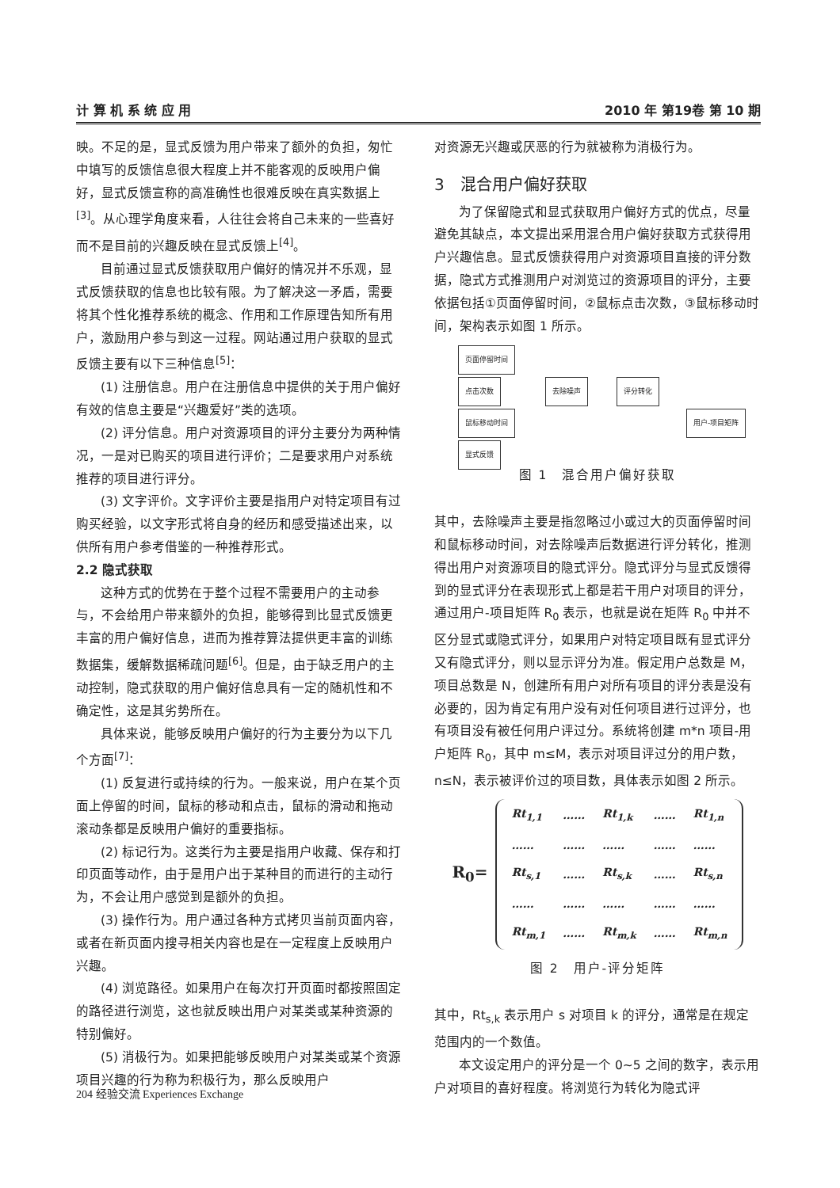计 算 机 系 统 应 用 2010 年 第19卷 第 10 期
映。不足的是，显式反馈为用户带来了额外的负担，匆忙中填写的反馈信息很大程度上并不能客观的反映用户偏好，显式反馈宣称的高准确性也很难反映在真实数据上<sup>[3]</sup>。从心理学角度来看，人往往会将自己未来的一些喜好而不是目前的兴趣反映在显式反馈上<sup>[4]</sup>。
目前通过显式反馈获取用户偏好的情况并不乐观，显式反馈获取的信息也比较有限。为了解决这一矛盾，需要将其个性化推荐系统的概念、作用和工作原理告知所有用户，激励用户参与到这一过程。网站通过用户获取的显式反馈主要有以下三种信息<sup>[5]</sup>：
(1) 注册信息。用户在注册信息中提供的关于用户偏好有效的信息主要是“兴趣爱好”类的选项。
(2) 评分信息。用户对资源项目的评分主要分为两种情况，一是对已购买的项目进行评价；二是要求用户对系统推荐的项目进行评分。
(3) 文字评价。文字评价主要是指用户对特定项目有过购买经验，以文字形式将自身的经历和感受描述出来，以供所有用户参考借鉴的一种推荐形式。
2.2 隐式获取
这种方式的优势在于整个过程不需要用户的主动参与，不会给用户带来额外的负担，能够得到比显式反馈更丰富的用户偏好信息，进而为推荐算法提供更丰富的训练数据集，缓解数据稀疏问题<sup>[6]</sup>。但是，由于缺乏用户的主动控制，隐式获取的用户偏好信息具有一定的随机性和不确定性，这是其劣势所在。
具体来说，能够反映用户偏好的行为主要分为以下几个方面<sup>[7]</sup>：
(1) 反复进行或持续的行为。一般来说，用户在某个页面上停留的时间，鼠标的移动和点击，鼠标的滑动和拖动滚动条都是反映用户偏好的重要指标。
(2) 标记行为。这类行为主要是指用户收藏、保存和打印页面等动作，由于是用户出于某种目的而进行的主动行为，不会让用户感觉到是额外的负担。
(3) 操作行为。用户通过各种方式拷贝当前页面内容，或者在新页面内搜寻相关内容也是在一定程度上反映用户兴趣。
(4) 浏览路径。如果用户在每次打开页面时都按照固定的路径进行浏览，这也就反映出用户对某类或某种资源的特别偏好。
(5) 消极行为。如果把能够反映用户对某类或某个资源项目兴趣的行为称为积极行为，那么反映用户
对资源无兴趣或厌恶的行为就被称为消极行为。
3　混合用户偏好获取
为了保留隐式和显式获取用户偏好方式的优点，尽量避免其缺点，本文提出采用混合用户偏好获取方式获得用户兴趣信息。显式反馈获得用户对资源项目直接的评分数据，隐式方式推测用户对浏览过的资源项目的评分，主要依据包括①页面停留时间，②鼠标点击次数，③鼠标移动时间，架构表示如图 1 所示。
页面停留时间
点击次数
鼠标移动时间
显式反馈
去除噪声 评分转化
用户-项目矩阵
图 1　混合用户偏好获取
其中，去除噪声主要是指忽略过小或过大的页面停留时间和鼠标移动时间，对去除噪声后数据进行评分转化，推测得出用户对资源项目的隐式评分。隐式评分与显式反馈得到的显式评分在表现形式上都是若干用户对项目的评分，通过用户-项目矩阵 R<sub>0</sub> 表示，也就是说在矩阵 R<sub>0</sub> 中并不区分显式或隐式评分，如果用户对特定项目既有显式评分又有隐式评分，则以显示评分为准。假定用户总数是 M，项目总数是 N，创建所有用户对所有项目的评分表是没有必要的，因为肯定有用户没有对任何项目进行过评分，也有项目没有被任何用户评过分。系统将创建 m*n 项目-用户矩阵 R<sub>0</sub>，其中 m≤M，表示对项目评过分的用户数，n≤N，表示被评价过的项目数，具体表示如图 2 所示。
R<sub>0</sub>=
| Rt<sub>1,1</sub> | …… | Rt<sub>1,k</sub> | …… | Rt<sub>1,n</sub> |
| …… | …… | …… | …… | …… |
| Rt<sub>s,1</sub> | …… | Rt<sub>s,k</sub> | …… | Rt<sub>s,n</sub> |
| …… | …… | …… | …… | …… |
| Rt<sub>m,1</sub> | …… | Rt<sub>m,k</sub> | …… | Rt<sub>m,n</sub> |
图 2　用户-评分矩阵
其中，Rt<sub>s,k</sub> 表示用户 s 对项目 k 的评分，通常是在规定范围内的一个数值。
本文设定用户的评分是一个 0~5 之间的数字，表示用户对项目的喜好程度。将浏览行为转化为隐式评
204 经验交流 Experiences Exchange